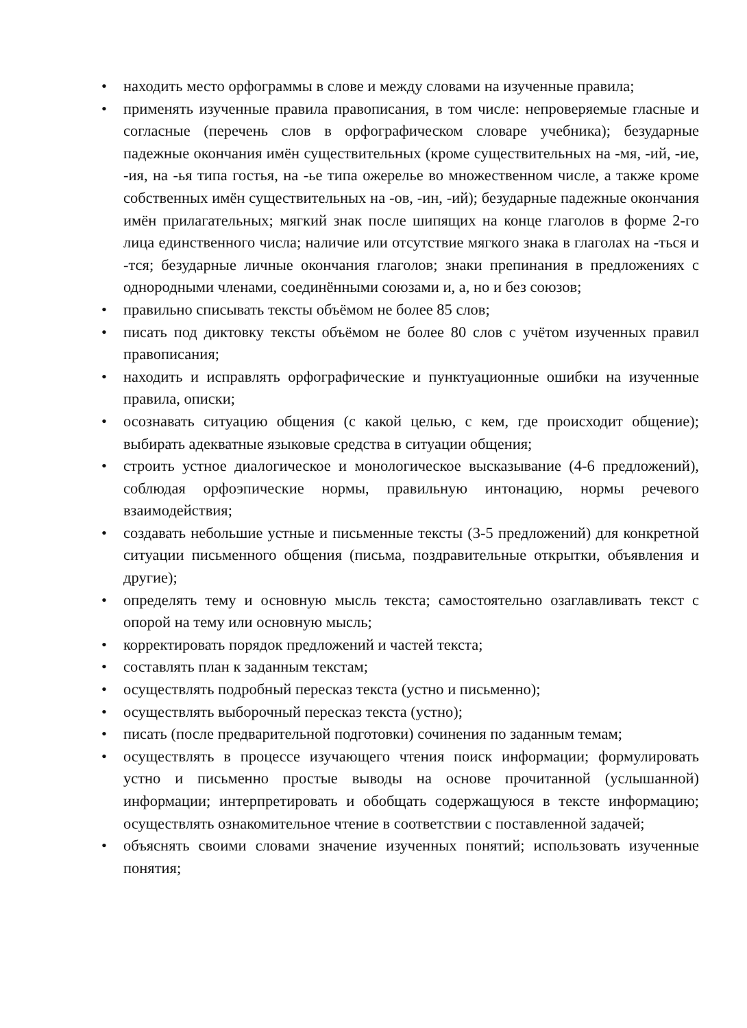• находить место орфограммы в слове и между словами на изученные правила;
• применять изученные правила правописания, в том числе: непроверяемые гласные и согласные (перечень слов в орфографическом словаре учебника); безударные падежные окончания имён существительных (кроме существительных на -мя, -ий, -ие, -ия, на -ья типа гостья, на -ье типа ожерелье во множественном числе, а также кроме собственных имён существительных на -ов, -ин, -ий); безударные падежные окончания имён прилагательных; мягкий знак после шипящих на конце глаголов в форме 2-го лица единственного числа; наличие или отсутствие мягкого знака в глаголах на -ться и -тся; безударные личные окончания глаголов; знаки препинания в предложениях с однородными членами, соединёнными союзами и, а, но и без союзов;
• правильно списывать тексты объёмом не более 85 слов;
• писать под диктовку тексты объёмом не более 80 слов с учётом изученных правил правописания;
• находить и исправлять орфографические и пунктуационные ошибки на изученные правила, описки;
• осознавать ситуацию общения (с какой целью, с кем, где происходит общение); выбирать адекватные языковые средства в ситуации общения;
• строить устное диалогическое и монологическое высказывание (4-6 предложений), соблюдая орфоэпические нормы, правильную интонацию, нормы речевого взаимодействия;
• создавать небольшие устные и письменные тексты (3-5 предложений) для конкретной ситуации письменного общения (письма, поздравительные открытки, объявления и другие);
• определять тему и основную мысль текста; самостоятельно озаглавливать текст с опорой на тему или основную мысль;
• корректировать порядок предложений и частей текста;
• составлять план к заданным текстам;
• осуществлять подробный пересказ текста (устно и письменно);
• осуществлять выборочный пересказ текста (устно);
• писать (после предварительной подготовки) сочинения по заданным темам;
• осуществлять в процессе изучающего чтения поиск информации; формулировать устно и письменно простые выводы на основе прочитанной (услышанной) информации; интерпретировать и обобщать содержащуюся в тексте информацию; осуществлять ознакомительное чтение в соответствии с поставленной задачей;
• объяснять своими словами значение изученных понятий; использовать изученные понятия;